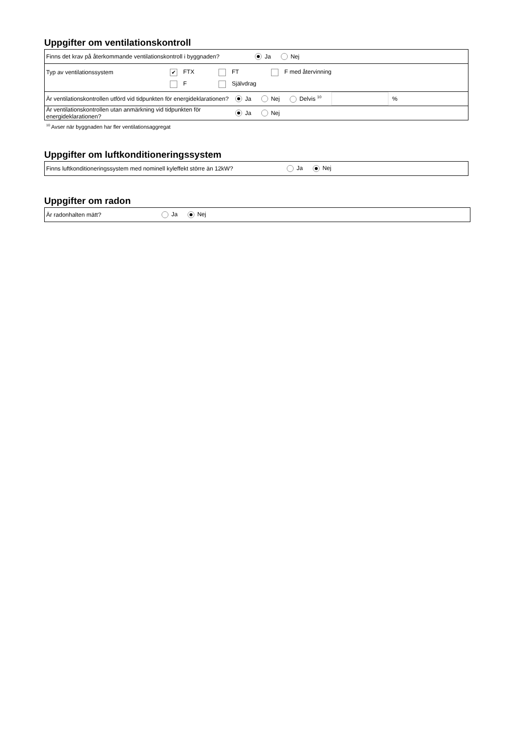Uppgifter om ventilationskontroll
Finns det krav på återkommande ventilationskontroll i byggnaden? Ja Nej
Typ av ventilationssystem ✔ FTX FT F med återvinning
F Självdrag
Är ventilationskontrollen utförd vid tidpunkten för energideklarationen? Ja Nej Delvis <sup>10</sup> %
Är ventilationskontrollen utan anmärkning vid tidpunkten för energideklarationen? Ja Nej
<sup>10</sup> Avser när byggnaden har fler ventilationsaggregat
Uppgifter om luftkonditioneringssystem
Finns luftkonditioneringssystem med nominell kyleffekt större än 12kW? Ja Nej
Uppgifter om radon
Är radonhalten mätt? Ja Nej